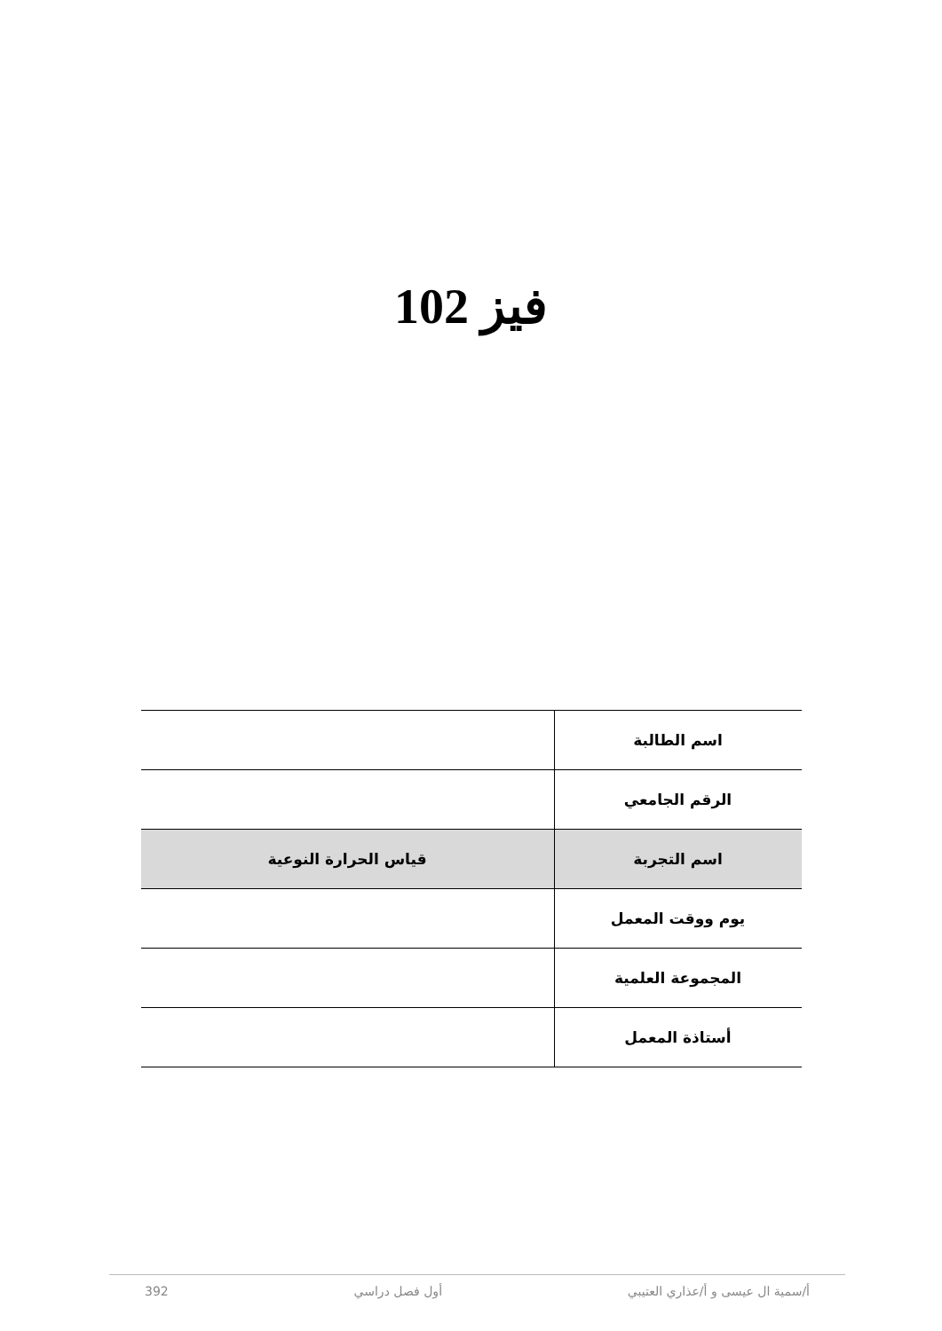فيز 102
| اسم الطالبة | |
| الرقم الجامعي | |
| اسم التجربة | قياس الحرارة النوعية |
| يوم ووقت المعمل | |
| المجموعة العلمية | |
| أستاذة المعمل | |
أ/سمية ال عيسى و أ/عذاري العتيبي أول فصل دراسي 392